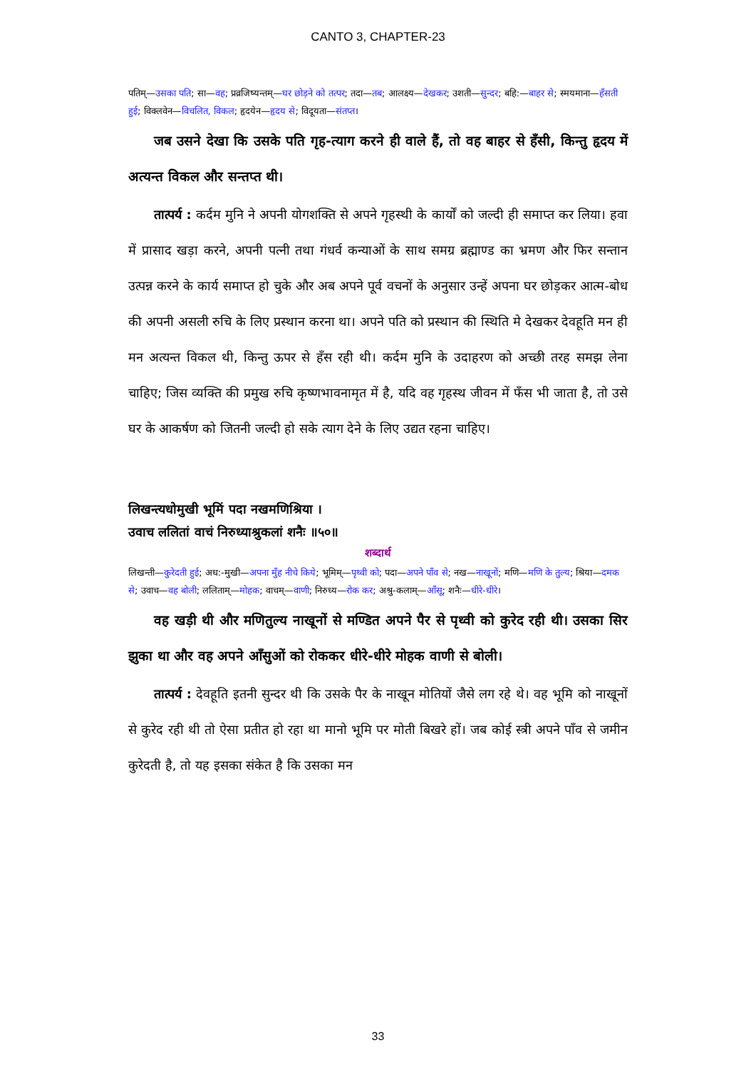CANTO 3, CHAPTER-23
पतिम्—उसका पति; सा—वह; प्रव्रजिष्यन्तम्—घर छोड़ने को तत्पर; तदा—तब; आलक्ष्य—देखकर; उशती—सुन्दर; बहि:—बाहर से; स्मयमाना—हँसती हुई; विक्लवेन—विचलित, विकल; हृदयेन—हृदय से; विदूयता—संतप्त।
जब उसने देखा कि उसके पति गृह-त्याग करने ही वाले हैं, तो वह बाहर से हँसी, किन्तु हृदय में अत्यन्त विकल और सन्तप्त थी।
तात्पर्य : कर्दम मुनि ने अपनी योगशक्ति से अपने गृहस्थी के कार्यों को जल्दी ही समाप्त कर लिया। हवा में प्रासाद खड़ा करने, अपनी पत्नी तथा गंधर्व कन्याओं के साथ समग्र ब्रह्माण्ड का भ्रमण और फिर सन्तान उत्पन्न करने के कार्य समाप्त हो चुके और अब अपने पूर्व वचनों के अनुसार उन्हें अपना घर छोड़कर आत्म-बोध की अपनी असली रुचि के लिए प्रस्थान करना था। अपने पति को प्रस्थान की स्थिति मे देखकर देवहूति मन ही मन अत्यन्त विकल थी, किन्तु ऊपर से हँस रही थी। कर्दम मुनि के उदाहरण को अच्छी तरह समझ लेना चाहिए; जिस व्यक्ति की प्रमुख रुचि कृष्णभावनामृत में है, यदि वह गृहस्थ जीवन में फँस भी जाता है, तो उसे घर के आकर्षण को जितनी जल्दी हो सके त्याग देने के लिए उद्यत रहना चाहिए।
लिखन्त्यधोमुखी भूमिं पदा नखमणिश्रिया ।
उवाच ललितां वाचं निरुध्याश्रुकलां शनैः ॥५०॥
शब्दार्थ
लिखन्ती—कुरेदती हुई; अध:-मुखी—अपना मुँह नीचे किये; भूमिम्—पृथ्वी को; पदा—अपने पाँव से; नख—नाखूनों; मणि—मणि के तुल्य; श्रिया—दमक से; उवाच—वह बोली; ललिताम्—मोहक; वाचम्—वाणी; निरुध्य—रोक कर; अश्रु-कलाम्—आँसू; शनैः—धीरे-धीरे।
वह खड़ी थी और मणितुल्य नाखूनों से मण्डित अपने पैर से पृथ्वी को कुरेद रही थी। उसका सिर झुका था और वह अपने आँसुओं को रोककर धीरे-धीरे मोहक वाणी से बोली।
तात्पर्य : देवहूति इतनी सुन्दर थी कि उसके पैर के नाखून मोतियों जैसे लग रहे थे। वह भूमि को नाखूनों से कुरेद रही थी तो ऐसा प्रतीत हो रहा था मानो भूमि पर मोती बिखरे हों। जब कोई स्त्री अपने पाँव से जमीन कुरेदती है, तो यह इसका संकेत है कि उसका मन
33